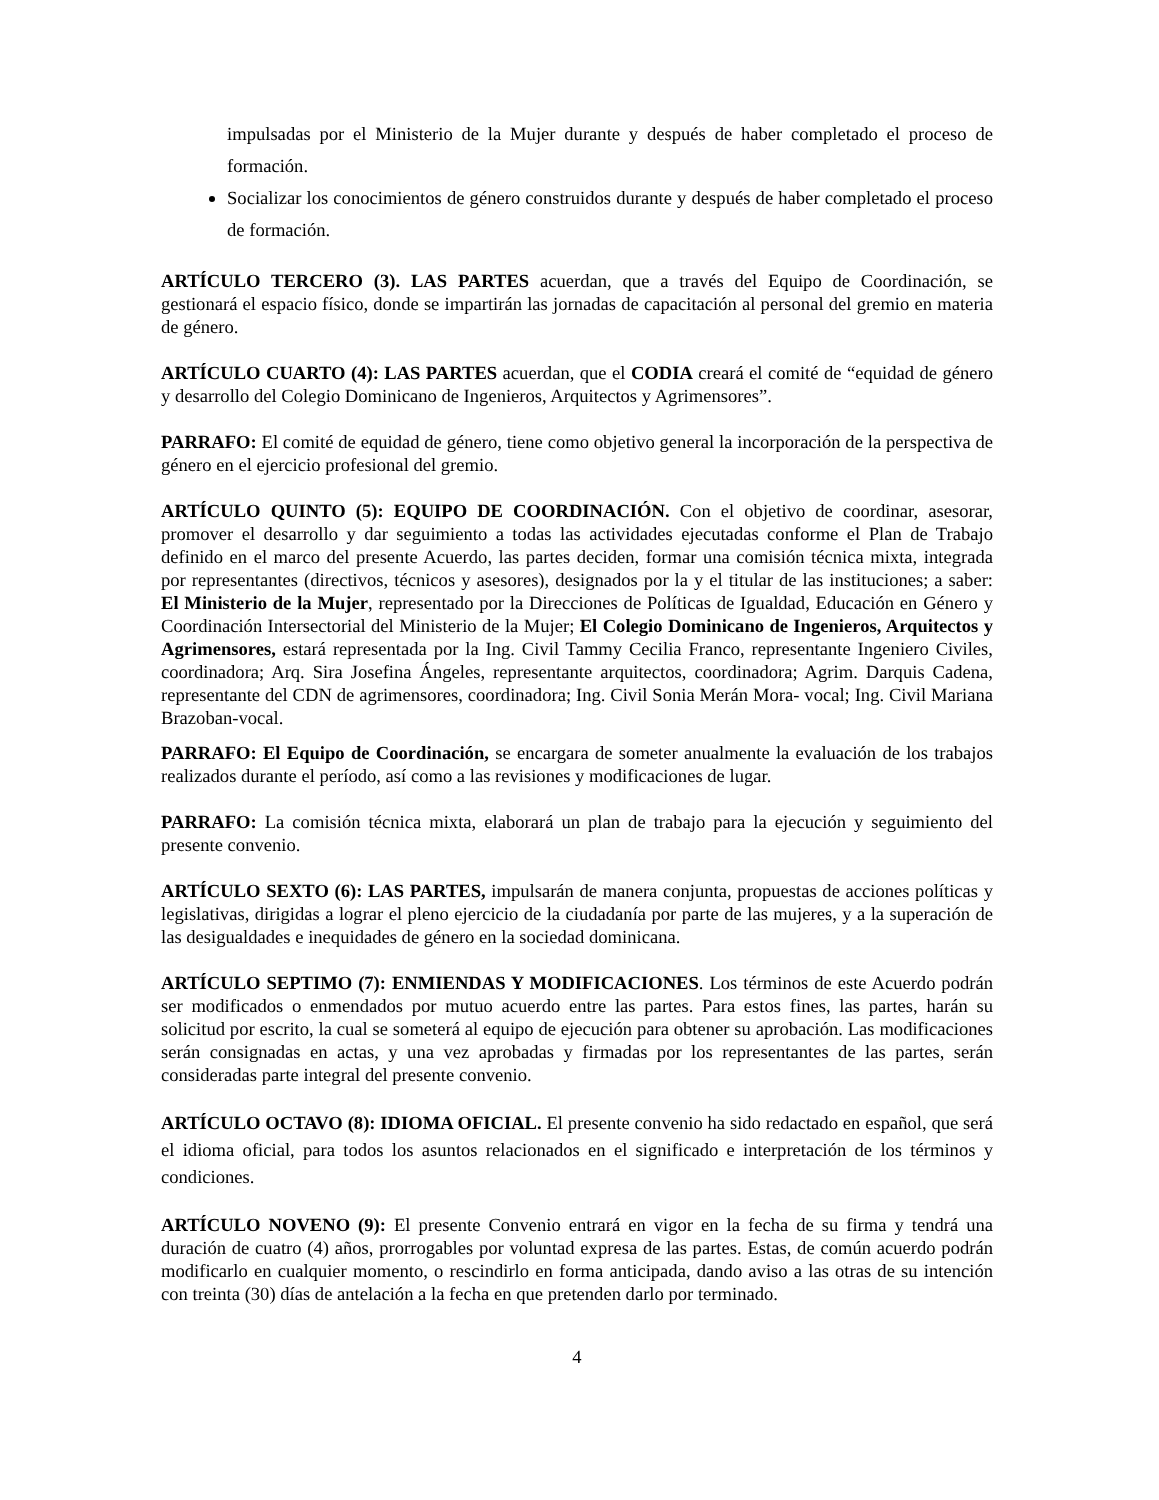impulsadas por el Ministerio de la Mujer durante y después de haber completado el proceso de formación.
Socializar los conocimientos de género construidos durante y después de haber completado el proceso de formación.
ARTÍCULO TERCERO (3). LAS PARTES acuerdan, que a través del Equipo de Coordinación, se gestionará el espacio físico, donde se impartirán las jornadas de capacitación al personal del gremio en materia de género.
ARTÍCULO CUARTO (4): LAS PARTES acuerdan, que el CODIA creará el comité de “equidad de género y desarrollo del Colegio Dominicano de Ingenieros, Arquitectos y Agrimensores”.
PARRAFO: El comité de equidad de género, tiene como objetivo general la incorporación de la perspectiva de género en el ejercicio profesional del gremio.
ARTÍCULO QUINTO (5): EQUIPO DE COORDINACIÓN. Con el objetivo de coordinar, asesorar, promover el desarrollo y dar seguimiento a todas las actividades ejecutadas conforme el Plan de Trabajo definido en el marco del presente Acuerdo, las partes deciden, formar una comisión técnica mixta, integrada por representantes (directivos, técnicos y asesores), designados por la y el titular de las instituciones; a saber: El Ministerio de la Mujer, representado por la Direcciones de Políticas de Igualdad, Educación en Género y Coordinación Intersectorial del Ministerio de la Mujer; El Colegio Dominicano de Ingenieros, Arquitectos y Agrimensores, estará representada por la Ing. Civil Tammy Cecilia Franco, representante Ingeniero Civiles, coordinadora; Arq. Sira Josefina Ángeles, representante arquitectos, coordinadora; Agrim. Darquis Cadena, representante del CDN de agrimensores, coordinadora; Ing. Civil Sonia Merán Mora- vocal; Ing. Civil Mariana Brazoban-vocal.
PARRAFO: El Equipo de Coordinación, se encargara de someter anualmente la evaluación de los trabajos realizados durante el período, así como a las revisiones y modificaciones de lugar.
PARRAFO: La comisión técnica mixta, elaborará un plan de trabajo para la ejecución y seguimiento del presente convenio.
ARTÍCULO SEXTO (6): LAS PARTES, impulsarán de manera conjunta, propuestas de acciones políticas y legislativas, dirigidas a lograr el pleno ejercicio de la ciudadanía por parte de las mujeres, y a la superación de las desigualdades e inequidades de género en la sociedad dominicana.
ARTÍCULO SEPTIMO (7): ENMIENDAS Y MODIFICACIONES. Los términos de este Acuerdo podrán ser modificados o enmendados por mutuo acuerdo entre las partes. Para estos fines, las partes, harán su solicitud por escrito, la cual se someterá al equipo de ejecución para obtener su aprobación. Las modificaciones serán consignadas en actas, y una vez aprobadas y firmadas por los representantes de las partes, serán consideradas parte integral del presente convenio.
ARTÍCULO OCTAVO (8): IDIOMA OFICIAL. El presente convenio ha sido redactado en español, que será el idioma oficial, para todos los asuntos relacionados en el significado e interpretación de los términos y condiciones.
ARTÍCULO NOVENO (9): El presente Convenio entrará en vigor en la fecha de su firma y tendrá una duración de cuatro (4) años, prorrogables por voluntad expresa de las partes. Estas, de común acuerdo podrán modificarlo en cualquier momento, o rescindirlo en forma anticipada, dando aviso a las otras de su intención con treinta (30) días de antelación a la fecha en que pretenden darlo por terminado.
4